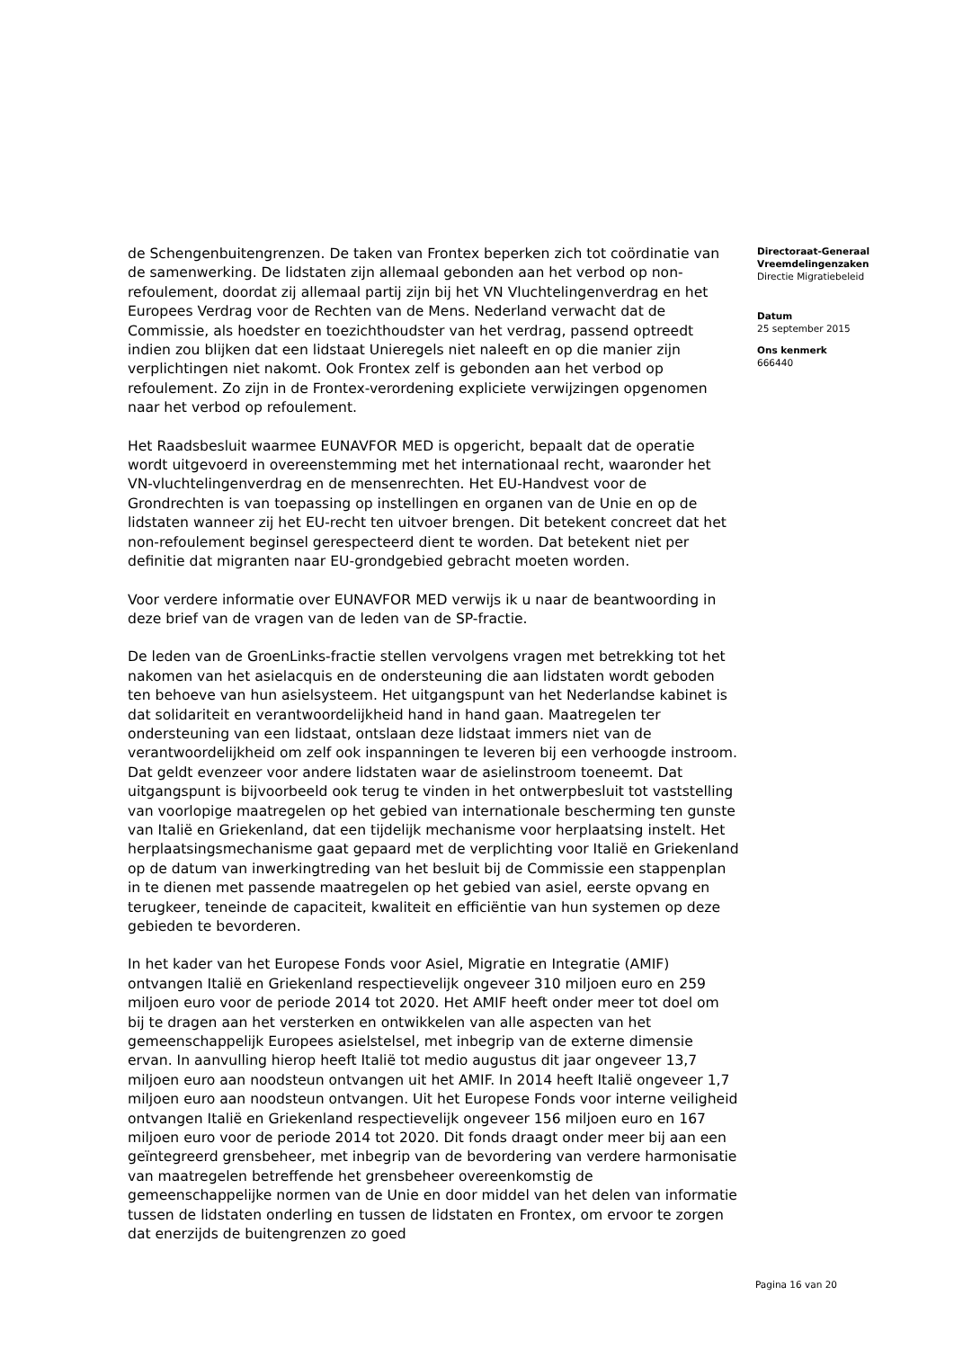de Schengenbuitengrenzen. De taken van Frontex beperken zich tot coördinatie van de samenwerking. De lidstaten zijn allemaal gebonden aan het verbod op non-refoulement, doordat zij allemaal partij zijn bij het VN Vluchtelingenverdrag en het Europees Verdrag voor de Rechten van de Mens. Nederland verwacht dat de Commissie, als hoedster en toezichthoudster van het verdrag, passend optreedt indien zou blijken dat een lidstaat Unieregels niet naleeft en op die manier zijn verplichtingen niet nakomt. Ook Frontex zelf is gebonden aan het verbod op refoulement. Zo zijn in de Frontex-verordening expliciete verwijzingen opgenomen naar het verbod op refoulement.
Het Raadsbesluit waarmee EUNAVFOR MED is opgericht, bepaalt dat de operatie wordt uitgevoerd in overeenstemming met het internationaal recht, waaronder het VN-vluchtelingenverdrag en de mensenrechten. Het EU-Handvest voor de Grondrechten is van toepassing op instellingen en organen van de Unie en op de lidstaten wanneer zij het EU-recht ten uitvoer brengen. Dit betekent concreet dat het non-refoulement beginsel gerespecteerd dient te worden. Dat betekent niet per definitie dat migranten naar EU-grondgebied gebracht moeten worden.
Voor verdere informatie over EUNAVFOR MED verwijs ik u naar de beantwoording in deze brief van de vragen van de leden van de SP-fractie.
De leden van de GroenLinks-fractie stellen vervolgens vragen met betrekking tot het nakomen van het asielacquis en de ondersteuning die aan lidstaten wordt geboden ten behoeve van hun asielsysteem. Het uitgangspunt van het Nederlandse kabinet is dat solidariteit en verantwoordelijkheid hand in hand gaan. Maatregelen ter ondersteuning van een lidstaat, ontslaan deze lidstaat immers niet van de verantwoordelijkheid om zelf ook inspanningen te leveren bij een verhoogde instroom. Dat geldt evenzeer voor andere lidstaten waar de asielinstroom toeneemt. Dat uitgangspunt is bijvoorbeeld ook terug te vinden in het ontwerpbesluit tot vaststelling van voorlopige maatregelen op het gebied van internationale bescherming ten gunste van Italië en Griekenland, dat een tijdelijk mechanisme voor herplaatsing instelt. Het herplaatsingsmechanisme gaat gepaard met de verplichting voor Italië en Griekenland op de datum van inwerkingtreding van het besluit bij de Commissie een stappenplan in te dienen met passende maatregelen op het gebied van asiel, eerste opvang en terugkeer, teneinde de capaciteit, kwaliteit en efficiëntie van hun systemen op deze gebieden te bevorderen.
In het kader van het Europese Fonds voor Asiel, Migratie en Integratie (AMIF) ontvangen Italië en Griekenland respectievelijk ongeveer 310 miljoen euro en 259 miljoen euro voor de periode 2014 tot 2020. Het AMIF heeft onder meer tot doel om bij te dragen aan het versterken en ontwikkelen van alle aspecten van het gemeenschappelijk Europees asielstelsel, met inbegrip van de externe dimensie ervan. In aanvulling hierop heeft Italië tot medio augustus dit jaar ongeveer 13,7 miljoen euro aan noodsteun ontvangen uit het AMIF. In 2014 heeft Italië ongeveer 1,7 miljoen euro aan noodsteun ontvangen. Uit het Europese Fonds voor interne veiligheid ontvangen Italië en Griekenland respectievelijk ongeveer 156 miljoen euro en 167 miljoen euro voor de periode 2014 tot 2020. Dit fonds draagt onder meer bij aan een geïntegreerd grensbeheer, met inbegrip van de bevordering van verdere harmonisatie van maatregelen betreffende het grensbeheer overeenkomstig de gemeenschappelijke normen van de Unie en door middel van het delen van informatie tussen de lidstaten onderling en tussen de lidstaten en Frontex, om ervoor te zorgen dat enerzijds de buitengrenzen zo goed
Directoraat-Generaal Vreemdelingenzaken
Directie Migratiebeleid
Datum
25 september 2015
Ons kenmerk
666440
Pagina 16 van 20